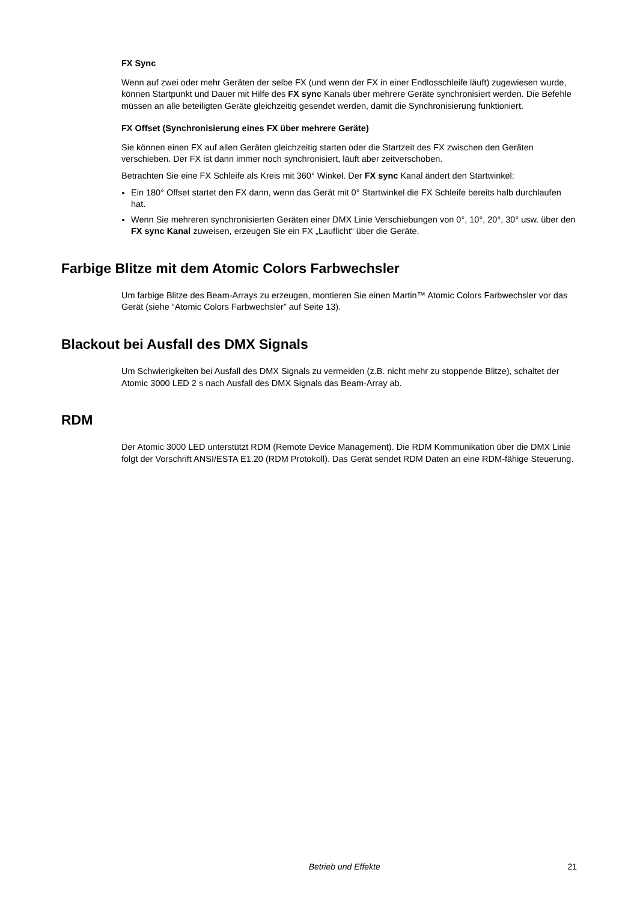FX Sync
Wenn auf zwei oder mehr Geräten der selbe FX (und wenn der FX in einer Endlosschleife läuft) zugewiesen wurde, können Startpunkt und Dauer mit Hilfe des FX sync Kanals über mehrere Geräte synchronisiert werden. Die Befehle müssen an alle beteiligten Geräte gleichzeitig gesendet werden, damit die Synchronisierung funktioniert.
FX Offset (Synchronisierung eines FX über mehrere Geräte)
Sie können einen FX auf allen Geräten gleichzeitig starten oder die Startzeit des FX zwischen den Geräten verschieben. Der FX ist dann immer noch synchronisiert, läuft aber zeitverschoben.
Betrachten Sie eine FX Schleife als Kreis mit 360° Winkel. Der FX sync Kanal ändert den Startwinkel:
Ein 180° Offset startet den FX dann, wenn das Gerät mit 0° Startwinkel die FX Schleife bereits halb durchlaufen hat.
Wenn Sie mehreren synchronisierten Geräten einer DMX Linie Verschiebungen von 0°, 10°, 20°, 30° usw. über den FX sync Kanal zuweisen, erzeugen Sie ein FX „Lauflicht“ über die Geräte.
Farbige Blitze mit dem Atomic Colors Farbwechsler
Um farbige Blitze des Beam-Arrays zu erzeugen, montieren Sie einen Martin™ Atomic Colors Farbwechsler vor das Gerät (siehe “Atomic Colors Farbwechsler” auf Seite 13).
Blackout bei Ausfall des DMX Signals
Um Schwierigkeiten bei Ausfall des DMX Signals zu vermeiden (z.B. nicht mehr zu stoppende Blitze), schaltet der Atomic 3000 LED 2 s nach Ausfall des DMX Signals das Beam-Array ab.
RDM
Der Atomic 3000 LED unterstützt RDM (Remote Device Management). Die RDM Kommunikation über die DMX Linie folgt der Vorschrift ANSI/ESTA E1.20 (RDM Protokoll). Das Gerät sendet RDM Daten an eine RDM-fähige Steuerung.
Betrieb und Effekte 21